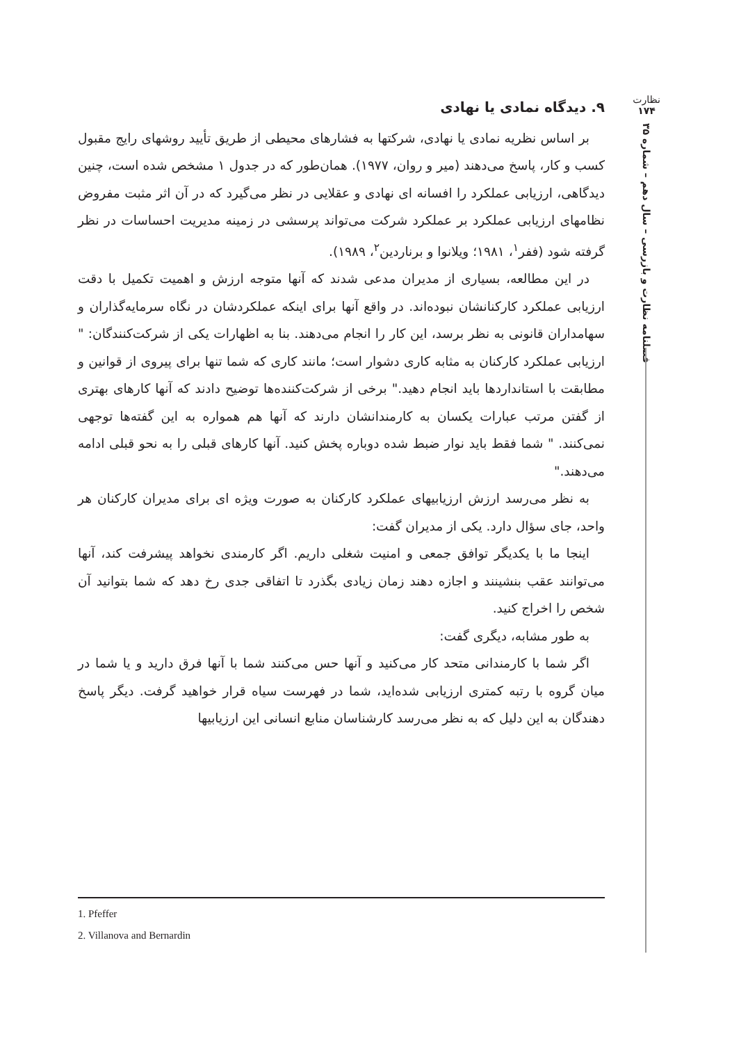نظارت
۱۷۴
فصلنامه نظارت و بازرسی – سال دهم – شماره ۳۵
۹. دیدگاه نمادی یا نهادی
بر اساس نظریه نمادی یا نهادی، شرکتها به فشارهای محیطی از طریق تأیید روشهای رایج مقبول کسب و کار، پاسخ می‌دهند (میر و روان، ۱۹۷۷). همان‌طور که در جدول ۱ مشخص شده است، چنین دیدگاهی، ارزیابی عملکرد را افسانه ای نهادی و عقلایی در نظر می‌گیرد که در آن اثر مثبت مفروض نظامهای ارزیابی عملکرد بر عملکرد شرکت می‌تواند پرسشی در زمینه مدیریت احساسات در نظر گرفته شود (ففر<sup>۱</sup>، ۱۹۸۱؛ ویلانوا و برناردین<sup>۲</sup>، ۱۹۸۹).
در این مطالعه، بسیاری از مدیران مدعی شدند که آنها متوجه ارزش و اهمیت تکمیل با دقت ارزیابی عملکرد کارکنانشان نبوده‌اند. در واقع آنها برای اینکه عملکردشان در نگاه سرمایه‌گذاران و سهامداران قانونی به نظر برسد، این کار را انجام می‌دهند. بنا به اظهارات یکی از شرکت‌کنندگان: " ارزیابی عملکرد کارکنان به مثابه کاری دشوار است؛ مانند کاری که شما تنها برای پیروی از قوانین و مطابقت با استانداردها باید انجام دهید." برخی از شرکت‌کننده‌ها توضیح دادند که آنها کارهای بهتری از گفتن مرتب عبارات یکسان به کارمندانشان دارند که آنها هم همواره به این گفته‌ها توجهی نمی‌کنند. " شما فقط باید نوار ضبط شده دوباره پخش کنید. آنها کارهای قبلی را به نحو قبلی ادامه می‌دهند."
به نظر می‌رسد ارزش ارزیابیهای عملکرد کارکنان به صورت ویژه ای برای مدیران کارکنان هر واحد، جای سؤال دارد. یکی از مدیران گفت:
اینجا ما با یکدیگر توافق جمعی و امنیت شغلی داریم. اگر کارمندی نخواهد پیشرفت کند، آنها می‌توانند عقب بنشینند و اجازه دهند زمان زیادی بگذرد تا اتفاقی جدی رخ دهد که شما بتوانید آن شخص را اخراج کنید.
به طور مشابه، دیگری گفت:
اگر شما با کارمندانی متحد کار می‌کنید و آنها حس می‌کنند شما با آنها فرق دارید و یا شما در میان گروه با رتبه کمتری ارزیابی شده‌اید، شما در فهرست سیاه قرار خواهید گرفت. دیگر پاسخ دهندگان به این دلیل که به نظر می‌رسد کارشناسان منابع انسانی این ارزیابیها
1. Pfeffer
2. Villanova and Bernardin